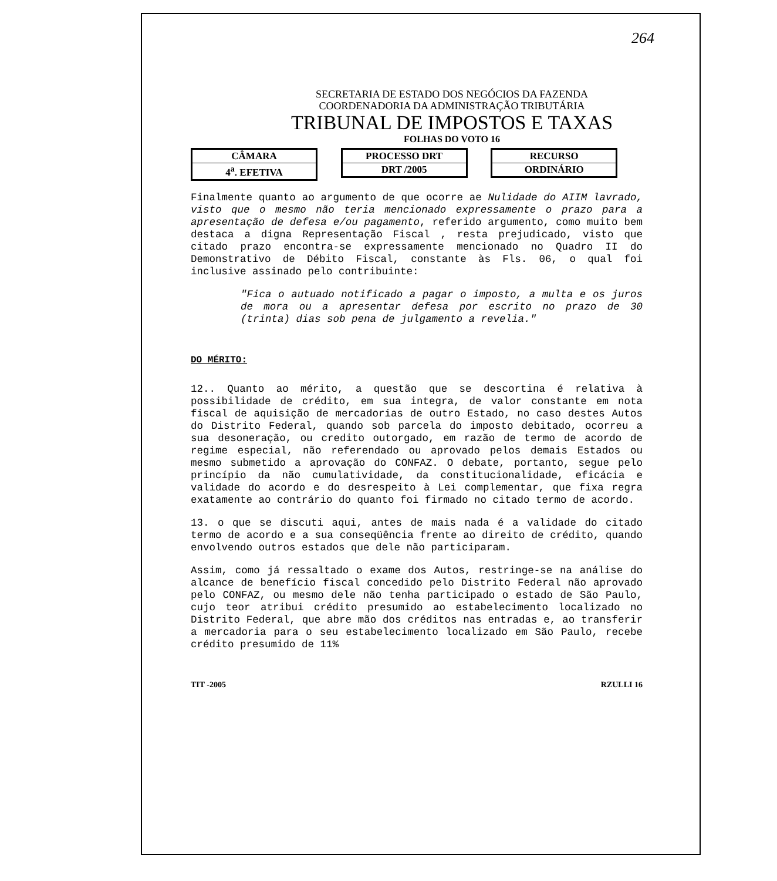264
SECRETARIA DE ESTADO DOS NEGÓCIOS DA FAZENDA
COORDENADORIA DA ADMINISTRAÇÃO TRIBUTÁRIA
TRIBUNAL DE IMPOSTOS E TAXAS
FOLHAS DO VOTO 16
| CÂMARA |
| 4<sup>a</sup>. EFETIVA |
| PROCESSO DRT |
| DRT /2005 |
| RECURSO |
| ORDINÁRIO |
Finalmente quanto ao argumento de que ocorre ae Nulidade do AIIM lavrado, visto que o mesmo não teria mencionado expressamente o prazo para a apresentação de defesa e/ou pagamento, referido argumento, como muito bem destaca a digna Representação Fiscal , resta prejudicado, visto que citado prazo encontra-se expressamente mencionado no Quadro II do Demonstrativo de Débito Fiscal, constante às Fls. 06, o qual foi inclusive assinado pelo contribuinte:
"Fica o autuado notificado a pagar o imposto, a multa e os juros de mora ou a apresentar defesa por escrito no prazo de 30 (trinta) dias sob pena de julgamento a revelia."
DO MÉRITO:
12.. Quanto ao mérito, a questão que se descortina é relativa à possibilidade de crédito, em sua integra, de valor constante em nota fiscal de aquisição de mercadorias de outro Estado, no caso destes Autos do Distrito Federal, quando sob parcela do imposto debitado, ocorreu a sua desoneração, ou credito outorgado, em razão de termo de acordo de regime especial, não referendado ou aprovado pelos demais Estados ou mesmo submetido a aprovação do CONFAZ. O debate, portanto, segue pelo princípio da não cumulatividade, da constitucionalidade, eficácia e validade do acordo e do desrespeito à Lei complementar, que fixa regra exatamente ao contrário do quanto foi firmado no citado termo de acordo.
13. o que se discuti aqui, antes de mais nada é a validade do citado termo de acordo e a sua conseqüência frente ao direito de crédito, quando envolvendo outros estados que dele não participaram.
Assim, como já ressaltado o exame dos Autos, restringe-se na análise do alcance de benefício fiscal concedido pelo Distrito Federal não aprovado pelo CONFAZ, ou mesmo dele não tenha participado o estado de São Paulo, cujo teor atribui crédito presumido ao estabelecimento localizado no Distrito Federal, que abre mão dos créditos nas entradas e, ao transferir a mercadoria para o seu estabelecimento localizado em São Paulo, recebe crédito presumido de 11%
TIT -2005 RZULLI 16